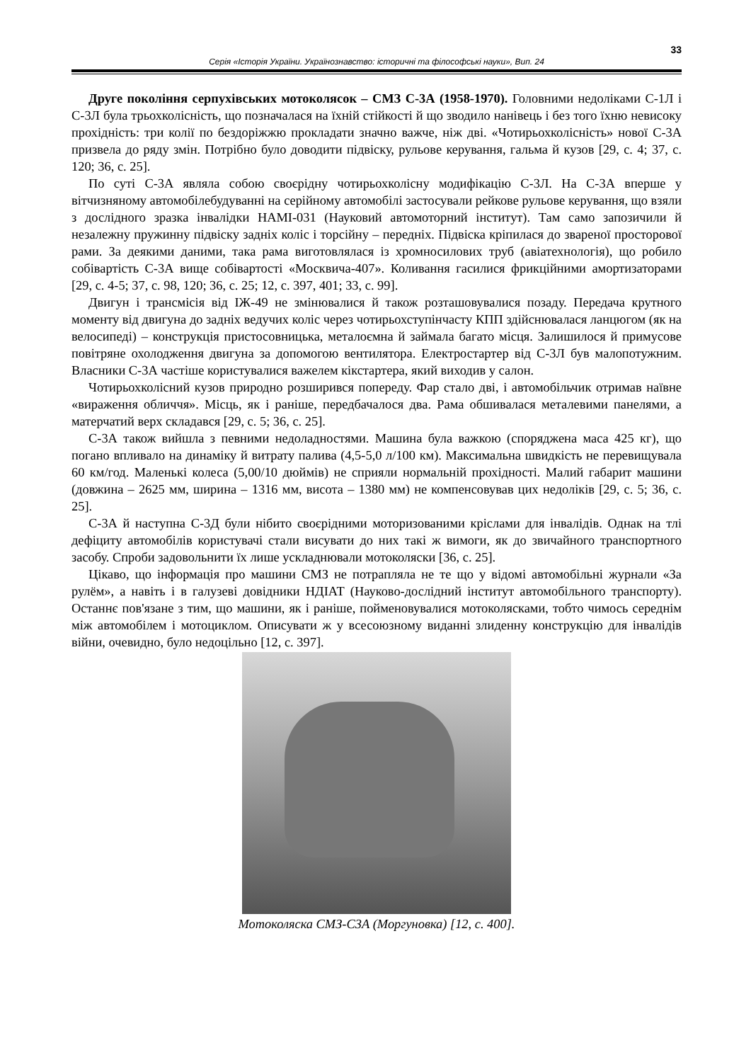33
Серія «Історія України. Українознавство: історичні та філософські науки», Вип. 24
Друге покоління серпухівських мотоколясок – СМЗ С-3А (1958-1970). Головними недоліками С-1Л і С-3Л була трьохколісність, що позначалася на їхній стійкості й що зводило нанівець і без того їхню невисоку прохідність: три колії по бездоріжжю прокладати значно важче, ніж дві. «Чотирьохколісність» нової С-3А призвела до ряду змін. Потрібно було доводити підвіску, рульове керування, гальма й кузов [29, с. 4; 37, с. 120; 36, с. 25].
По суті С-3А являла собою своєрідну чотирьохколісну модифікацію С-3Л. На С-3А вперше у вітчизняному автомобілебудуванні на серійному автомобілі застосували рейкове рульове керування, що взяли з дослідного зразка інвалідки НАМІ-031 (Науковий автомоторний інститут). Там само запозичили й незалежну пружинну підвіску задніх коліс і торсійну – передніх. Підвіска кріпилася до звареної просторової рами. За деякими даними, така рама виготовлялася із хромносилових труб (авіатехнологія), що робило собівартість С-3А вище собівартості «Москвича-407». Коливання гасилися фрикційними амортизаторами [29, с. 4-5; 37, с. 98, 120; 36, с. 25; 12, с. 397, 401; 33, с. 99].
Двигун і трансмісія від ІЖ-49 не змінювалися й також розташовувалися позаду. Передача крутного моменту від двигуна до задніх ведучих коліс через чотирьохступінчасту КПП здійснювалася ланцюгом (як на велосипеді) – конструкція пристосовницька, металоємна й займала багато місця. Залишилося й примусове повітряне охолодження двигуна за допомогою вентилятора. Електростартер від С-3Л був малопотужним. Власники С-3А частіше користувалися важелем кікстартера, який виходив у салон.
Чотирьохколісний кузов природно розширився попереду. Фар стало дві, і автомобільчик отримав наївне «вираження обличчя». Місць, як і раніше, передбачалося два. Рама обшивалася металевими панелями, а матерчатий верх складався [29, с. 5; 36, с. 25].
С-3А також вийшла з певними недоладностями. Машина була важкою (споряджена маса 425 кг), що погано впливало на динаміку й витрату палива (4,5-5,0 л/100 км). Максимальна швидкість не перевищувала 60 км/год. Маленькі колеса (5,00/10 дюймів) не сприяли нормальній прохідності. Малий габарит машини (довжина – 2625 мм, ширина – 1316 мм, висота – 1380 мм) не компенсовував цих недоліків [29, с. 5; 36, с. 25].
С-3А й наступна С-3Д були нібито своєрідними моторизованими кріслами для інвалідів. Однак на тлі дефіциту автомобілів користувачі стали висувати до них такі ж вимоги, як до звичайного транспортного засобу. Спроби задовольнити їх лише ускладнювали мотоколяски [36, с. 25].
Цікаво, що інформація про машини СМЗ не потрапляла не те що у відомі автомобільні журнали «За рулём», а навіть і в галузеві довідники НДІАТ (Науково-дослідний інститут автомобільного транспорту). Останнє пов'язане з тим, що машини, як і раніше, пойменовувалися мотоколясками, тобто чимось середнім між автомобілем і мотоциклом. Описувати ж у всесоюзному виданні злиденну конструкцію для інвалідів війни, очевидно, було недоцільно [12, с. 397].
Мотоколяска СМЗ-С3А (Моргуновка) [12, с. 400].